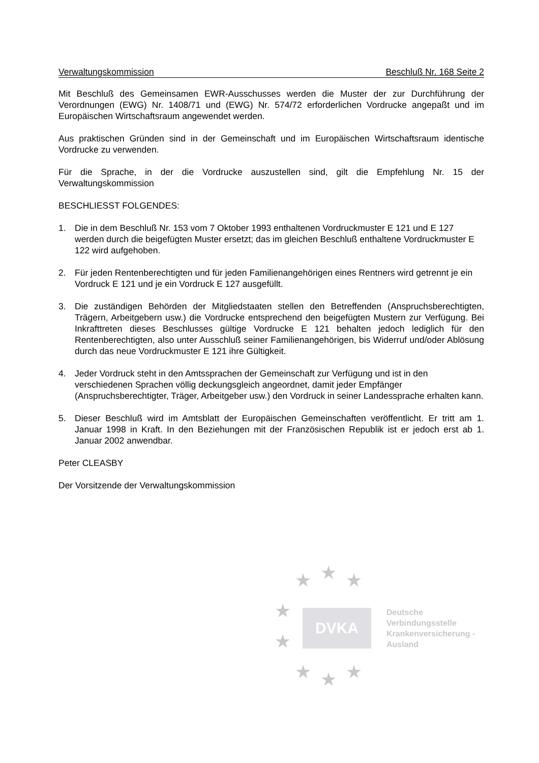Verwaltungskommission Beschluß Nr. 168 Seite 2
Mit Beschluß des Gemeinsamen EWR-Ausschusses werden die Muster der zur Durchführung der Verordnungen (EWG) Nr. 1408/71 und (EWG) Nr. 574/72 erforderlichen Vordrucke angepaßt und im Europäischen Wirtschaftsraum angewendet werden.
Aus praktischen Gründen sind in der Gemeinschaft und im Europäischen Wirtschaftsraum identische Vordrucke zu verwenden.
Für die Sprache, in der die Vordrucke auszustellen sind, gilt die Empfehlung Nr. 15 der Verwaltungskommission
BESCHLIESST FOLGENDES:
1. Die in dem Beschluß Nr. 153 vom 7 Oktober 1993 enthaltenen Vordruckmuster E 121 und E 127 werden durch die beigefügten Muster ersetzt; das im gleichen Beschluß enthaltene Vordruckmuster E 122 wird aufgehoben.
2. Für jeden Rentenberechtigten und für jeden Familienangehörigen eines Rentners wird getrennt je ein Vordruck E 121 und je ein Vordruck E 127 ausgefüllt.
3. Die zuständigen Behörden der Mitgliedstaaten stellen den Betreffenden (Anspruchsberechtigten, Trägern, Arbeitgebern usw.) die Vordrucke entsprechend den beigefügten Mustern zur Verfügung. Bei Inkrafttreten dieses Beschlusses gültige Vordrucke E 121 behalten jedoch lediglich für den Rentenberechtigten, also unter Ausschluß seiner Familienangehörigen, bis Widerruf und/oder Ablösung durch das neue Vordruckmuster E 121 ihre Gültigkeit.
4. Jeder Vordruck steht in den Amtssprachen der Gemeinschaft zur Verfügung und ist in den verschiedenen Sprachen völlig deckungsgleich angeordnet, damit jeder Empfänger (Anspruchsberechtigter, Träger, Arbeitgeber usw.) den Vordruck in seiner Landessprache erhalten kann.
5. Dieser Beschluß wird im Amtsblatt der Europäischen Gemeinschaften veröffentlicht. Er tritt am 1. Januar 1998 in Kraft. In den Beziehungen mit der Französischen Republik ist er jedoch erst ab 1. Januar 2002 anwendbar.
Peter CLEASBY
Der Vorsitzende der Verwaltungskommission
★ ★ ★
★
★
★ ★ ★
DVKA
Deutsche
Verbindungsstelle
Krankenversicherung -
Ausland